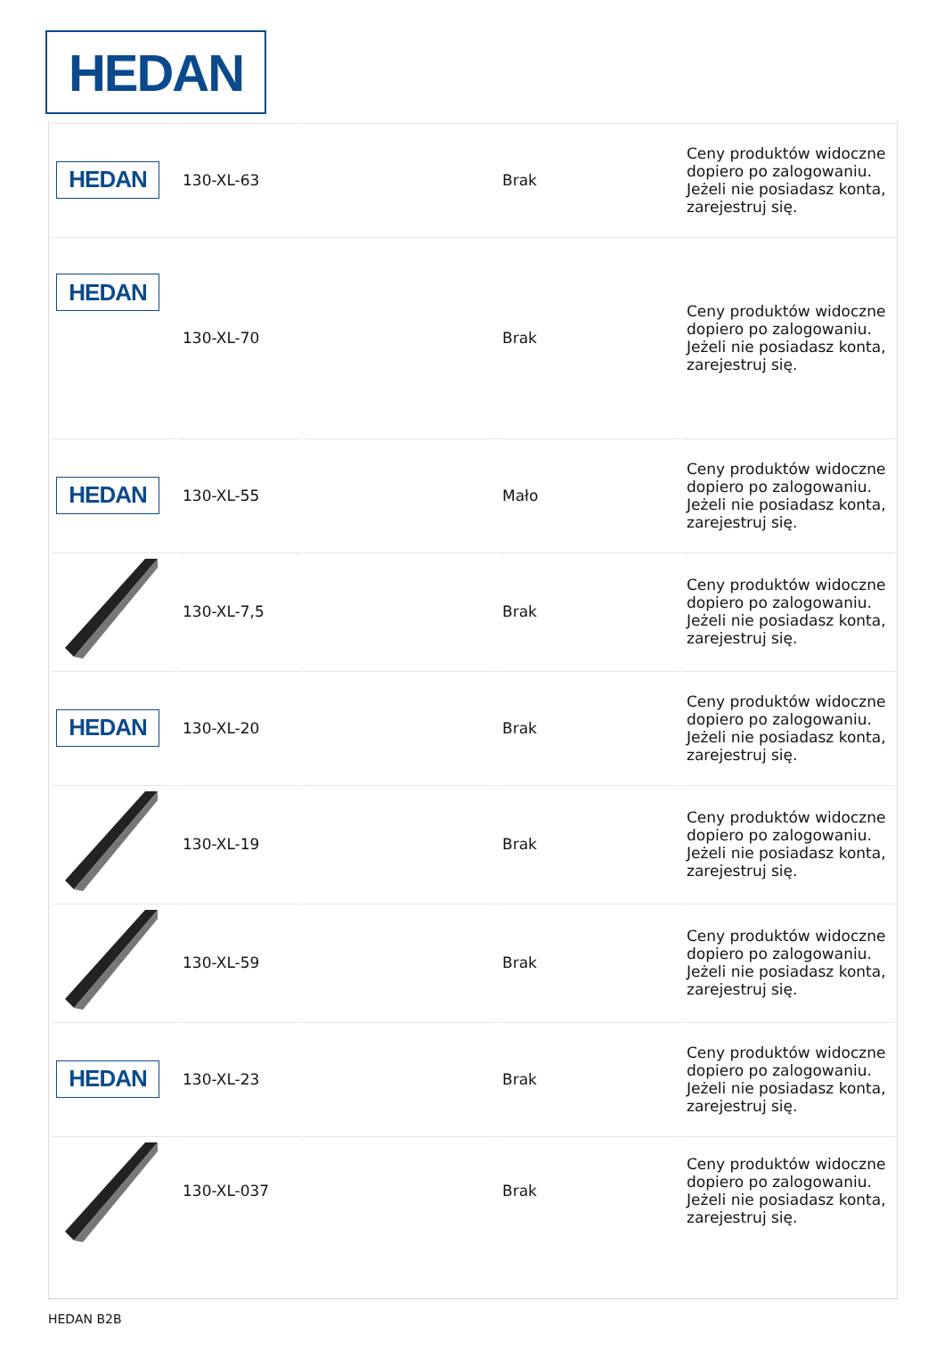HEDAN
| HEDAN | 130-XL-63 | | Brak | Ceny produktów widoczne dopiero po zalogowaniu. Jeżeli nie posiadasz konta, zarejestruj się. |
| HEDAN | 130-XL-70 | | Brak | Ceny produktów widoczne dopiero po zalogowaniu. Jeżeli nie posiadasz konta, zarejestruj się. |
| HEDAN | 130-XL-55 | | Mało | Ceny produktów widoczne dopiero po zalogowaniu. Jeżeli nie posiadasz konta, zarejestruj się. |
| | 130-XL-7,5 | | Brak | Ceny produktów widoczne dopiero po zalogowaniu. Jeżeli nie posiadasz konta, zarejestruj się. |
| HEDAN | 130-XL-20 | | Brak | Ceny produktów widoczne dopiero po zalogowaniu. Jeżeli nie posiadasz konta, zarejestruj się. |
| | 130-XL-19 | | Brak | Ceny produktów widoczne dopiero po zalogowaniu. Jeżeli nie posiadasz konta, zarejestruj się. |
| | 130-XL-59 | | Brak | Ceny produktów widoczne dopiero po zalogowaniu. Jeżeli nie posiadasz konta, zarejestruj się. |
| HEDAN | 130-XL-23 | | Brak | Ceny produktów widoczne dopiero po zalogowaniu. Jeżeli nie posiadasz konta, zarejestruj się. |
| | 130-XL-037 | | Brak | Ceny produktów widoczne dopiero po zalogowaniu. Jeżeli nie posiadasz konta, zarejestruj się. |
HEDAN B2B